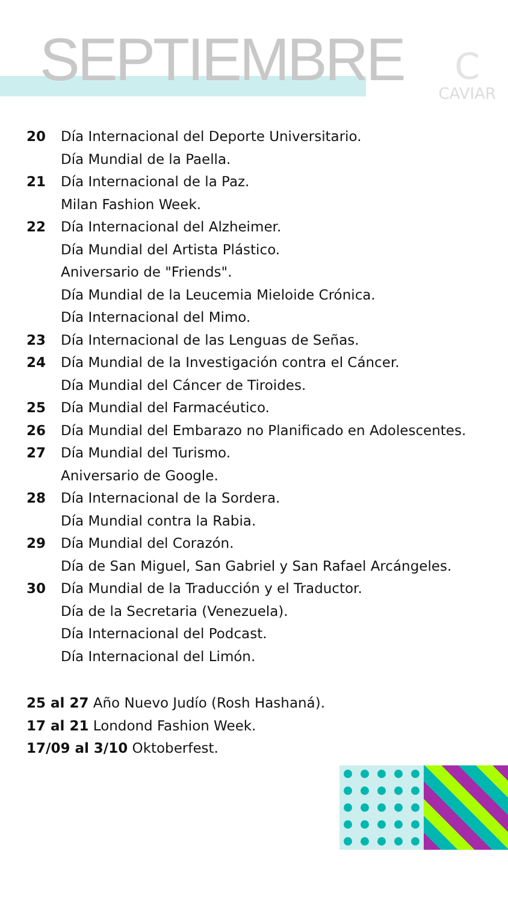SEPTIEMBRE
C
CAVIAR
20 Día Internacional del Deporte Universitario.
Día Mundial de la Paella.
21 Día Internacional de la Paz.
Milan Fashion Week.
22 Día Internacional del Alzheimer.
Día Mundial del Artista Plástico.
Aniversario de "Friends".
Día Mundial de la Leucemia Mieloide Crónica.
Día Internacional del Mimo.
23 Día Internacional de las Lenguas de Señas.
24 Día Mundial de la Investigación contra el Cáncer.
Día Mundial del Cáncer de Tiroides.
25 Día Mundial del Farmacéutico.
26 Día Mundial del Embarazo no Planificado en Adolescentes.
27 Día Mundial del Turismo.
Aniversario de Google.
28 Día Internacional de la Sordera.
Día Mundial contra la Rabia.
29 Día Mundial del Corazón.
Día de San Miguel, San Gabriel y San Rafael Arcángeles.
30 Día Mundial de la Traducción y el Traductor.
Día de la Secretaria (Venezuela).
Día Internacional del Podcast.
Día Internacional del Limón.
25 al 27 Año Nuevo Judío (Rosh Hashaná).
17 al 21 Londond Fashion Week.
17/09 al 3/10 Oktoberfest.